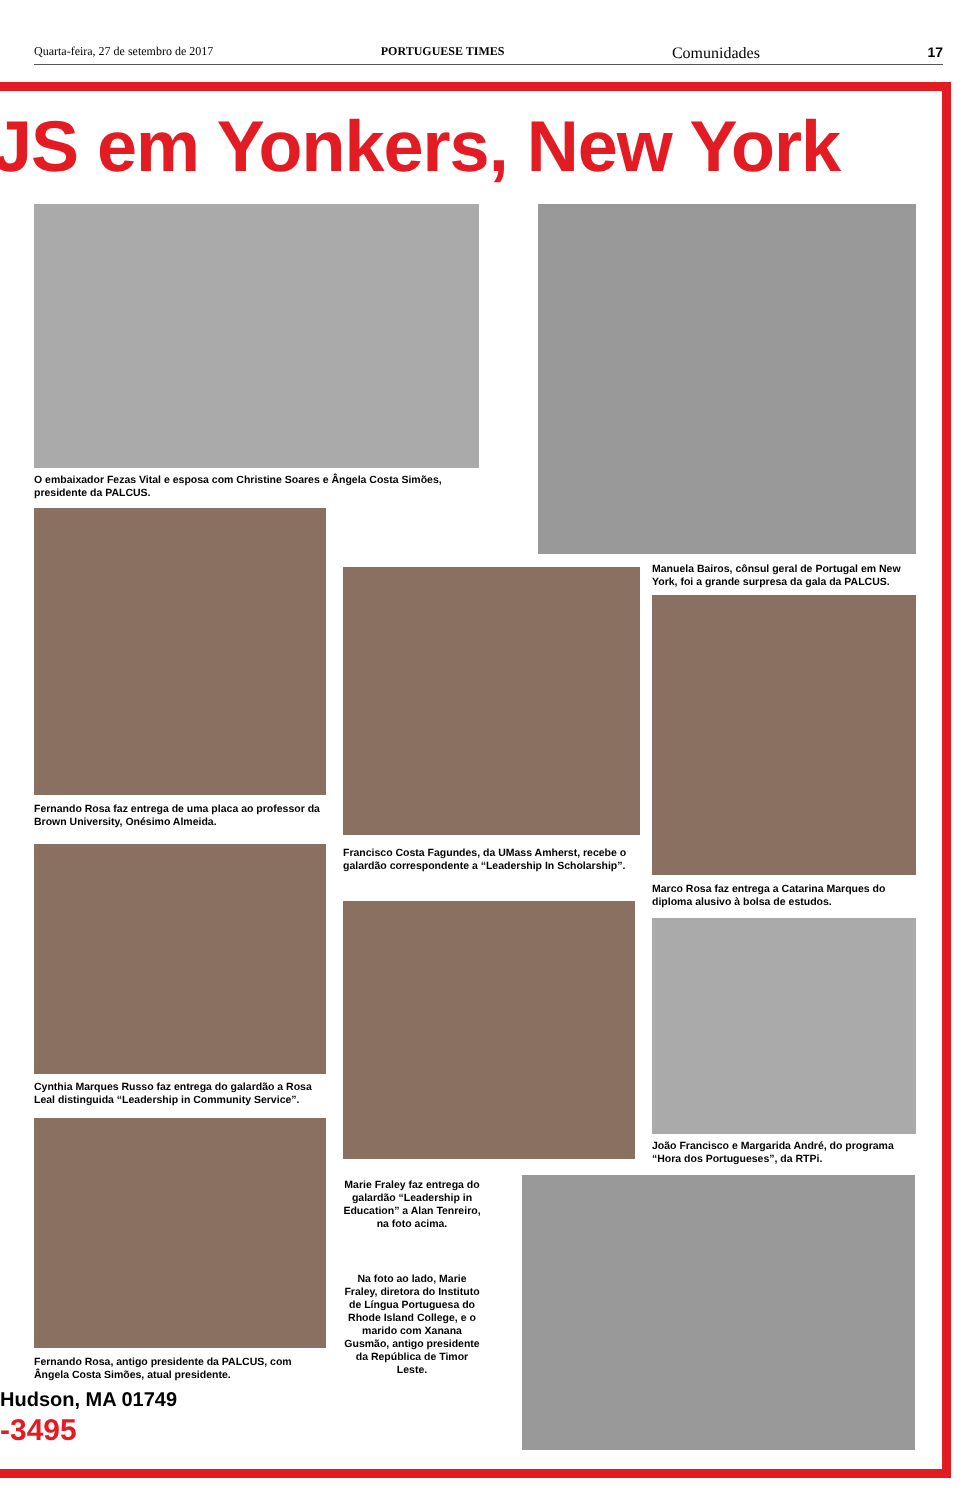Quarta-feira, 27 de setembro de 2017 PORTUGUESE TIMES Comunidades 17
JS em Yonkers, New York
O embaixador Fezas Vital e esposa com Christine Soares e Ângela Costa Simões, presidente da PALCUS.
Manuela Bairos, cônsul geral de Portugal em New York, foi a grande surpresa da gala da PALCUS.
Fernando Rosa faz entrega de uma placa ao professor da Brown University, Onésimo Almeida.
Francisco Costa Fagundes, da UMass Amherst, recebe o galardão correspondente a “Leadership In Scholarship”.
Marco Rosa faz entrega a Catarina Marques do diploma alusivo à bolsa de estudos.
Cynthia Marques Russo faz entrega do galardão a Rosa Leal distinguida “Leadership in Community Service”.
João Francisco e Margarida André, do programa “Hora dos Portugueses”, da RTPi.
Fernando Rosa, antigo presidente da PALCUS, com Ângela Costa Simões, atual presidente.
Marie Fraley faz entrega do galardão “Leadership in Education” a Alan Tenreiro, na foto acima.
Na foto ao lado, Marie Fraley, diretora do Instituto de Língua Portuguesa do Rhode Island College, e o marido com Xanana Gusmão, antigo presidente da República de Timor Leste.
Hudson, MA 01749
-3495